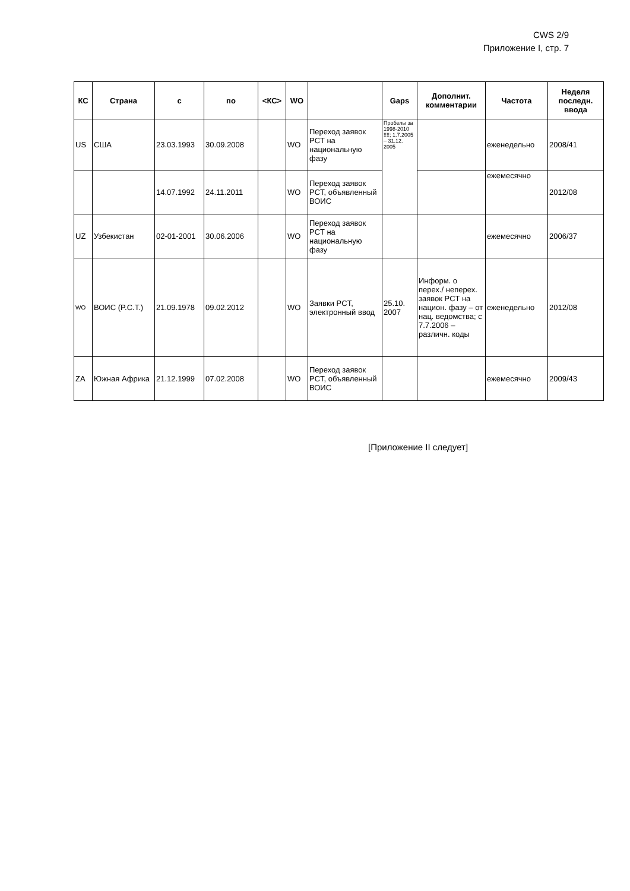CWS 2/9
Приложение I, стр. 7
| КС | Страна | с | по | <КС> | WO | | Gaps | Дополнит. комментарии | Частота | Неделя последн. ввода |
| --- | --- | --- | --- | --- | --- | --- | --- | --- | --- | --- |
| US | США | 23.03.1993 | 30.09.2008 | | WO | Переход заявок PCT на национальную фазу | Пробелы за 1998-2010 !!!!; 1.7.2005 – 31.12. 2005 | | еженедельно | 2008/41 |
| | | 14.07.1992 | 24.11.2011 | | WO | Переход заявок PCT, объявленный ВОИС | | | ежемесячно | 2012/08 |
| UZ | Узбекистан | 02-01-2001 | 30.06.2006 | | WO | Переход заявок PCT на национальную фазу | | | ежемесячно | 2006/37 |
| WO | ВОИС (P.C.T.) | 21.09.1978 | 09.02.2012 | | WO | Заявки PCT, электронный ввод | 25.10. 2007 | Информ. о перех./ неперех. заявок PCT на национ. фазу – от нац. ведомства; с 7.7.2006 – различн. коды | еженедельно | 2012/08 |
| ZA | Южная Африка | 21.12.1999 | 07.02.2008 | | WO | Переход заявок PCT, объявленный ВОИС | | | ежемесячно | 2009/43 |
[Приложение II следует]